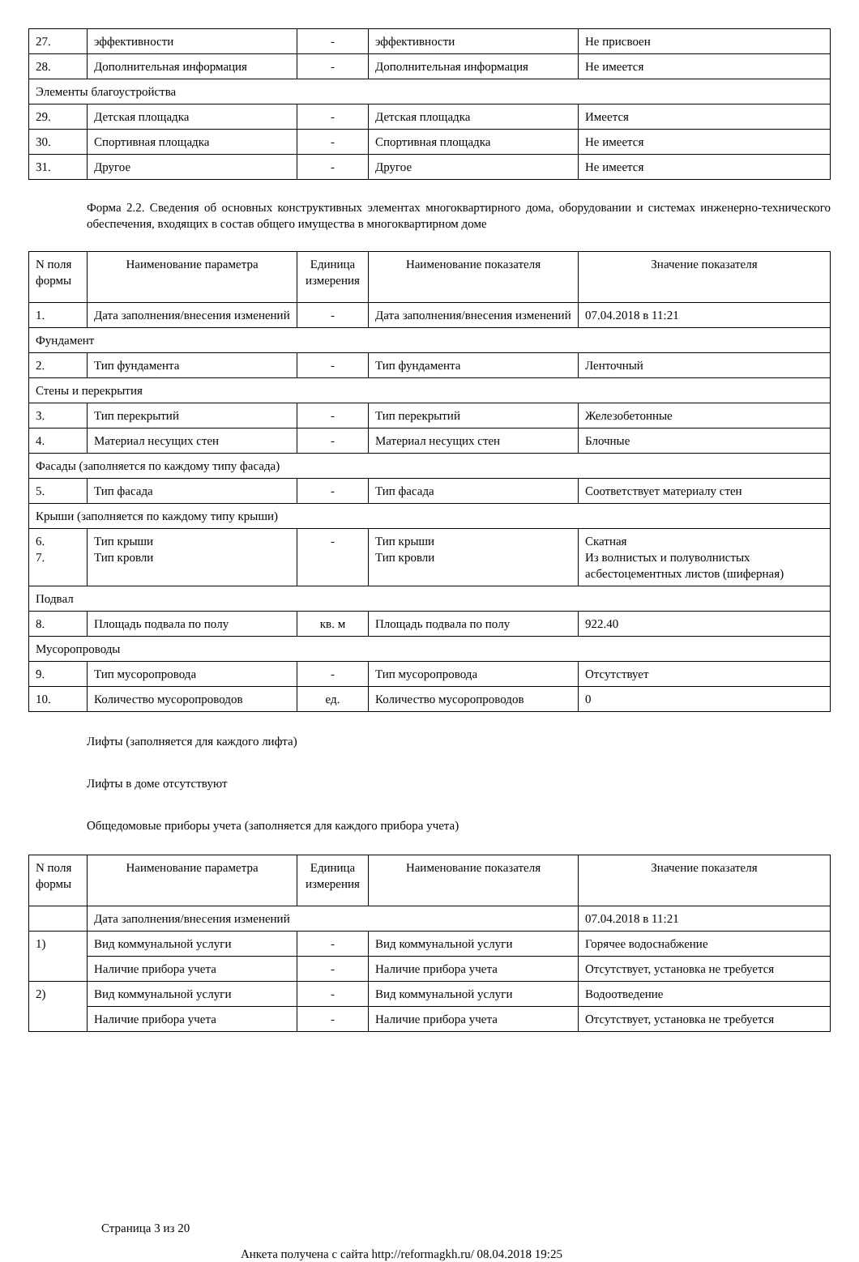| 27. | эффективности | - | эффективности | Не присвоен |
| 28. | Дополнительная информация | - | Дополнительная информация | Не имеется |
| Элементы благоустройства | | | | |
| 29. | Детская площадка | - | Детская площадка | Имеется |
| 30. | Спортивная площадка | - | Спортивная площадка | Не имеется |
| 31. | Другое | - | Другое | Не имеется |
Форма 2.2. Сведения об основных конструктивных элементах многоквартирного дома, оборудовании и системах инженерно-технического обеспечения, входящих в состав общего имущества в многоквартирном доме
| N поля формы | Наименование параметра | Единица измерения | Наименование показателя | Значение показателя |
| --- | --- | --- | --- | --- |
| 1. | Дата заполнения/внесения изменений | - | Дата заполнения/внесения изменений | 07.04.2018 в 11:21 |
| Фундамент | | | | |
| 2. | Тип фундамента | - | Тип фундамента | Ленточный |
| Стены и перекрытия | | | | |
| 3. | Тип перекрытий | - | Тип перекрытий | Железобетонные |
| 4. | Материал несущих стен | - | Материал несущих стен | Блочные |
| Фасады (заполняется по каждому типу фасада) | | | | |
| 5. | Тип фасада | - | Тип фасада | Соответствует материалу стен |
| Крыши (заполняется по каждому типу крыши) | | | | |
| 6. 7. | Тип крыши Тип кровли | - | Тип крыши Тип кровли | Скатная Из волнистых и полуволнистых асбестоцементных листов (шиферная) |
| Подвал | | | | |
| 8. | Площадь подвала по полу | кв. м | Площадь подвала по полу | 922.40 |
| Мусоропроводы | | | | |
| 9. | Тип мусоропровода | - | Тип мусоропровода | Отсутствует |
| 10. | Количество мусоропроводов | ед. | Количество мусоропроводов | 0 |
Лифты (заполняется для каждого лифта)
Лифты в доме отсутствуют
Общедомовые приборы учета (заполняется для каждого прибора учета)
| N поля формы | Наименование параметра | Единица измерения | Наименование показателя | Значение показателя |
| --- | --- | --- | --- | --- |
| | Дата заполнения/внесения изменений | | | 07.04.2018 в 11:21 |
| 1) | Вид коммунальной услуги | - | Вид коммунальной услуги | Горячее водоснабжение |
| | Наличие прибора учета | - | Наличие прибора учета | Отсутствует, установка не требуется |
| 2) | Вид коммунальной услуги | - | Вид коммунальной услуги | Водоотведение |
| | Наличие прибора учета | - | Наличие прибора учета | Отсутствует, установка не требуется |
Страница 3 из 20
Анкета получена с сайта http://reformagkh.ru/ 08.04.2018 19:25